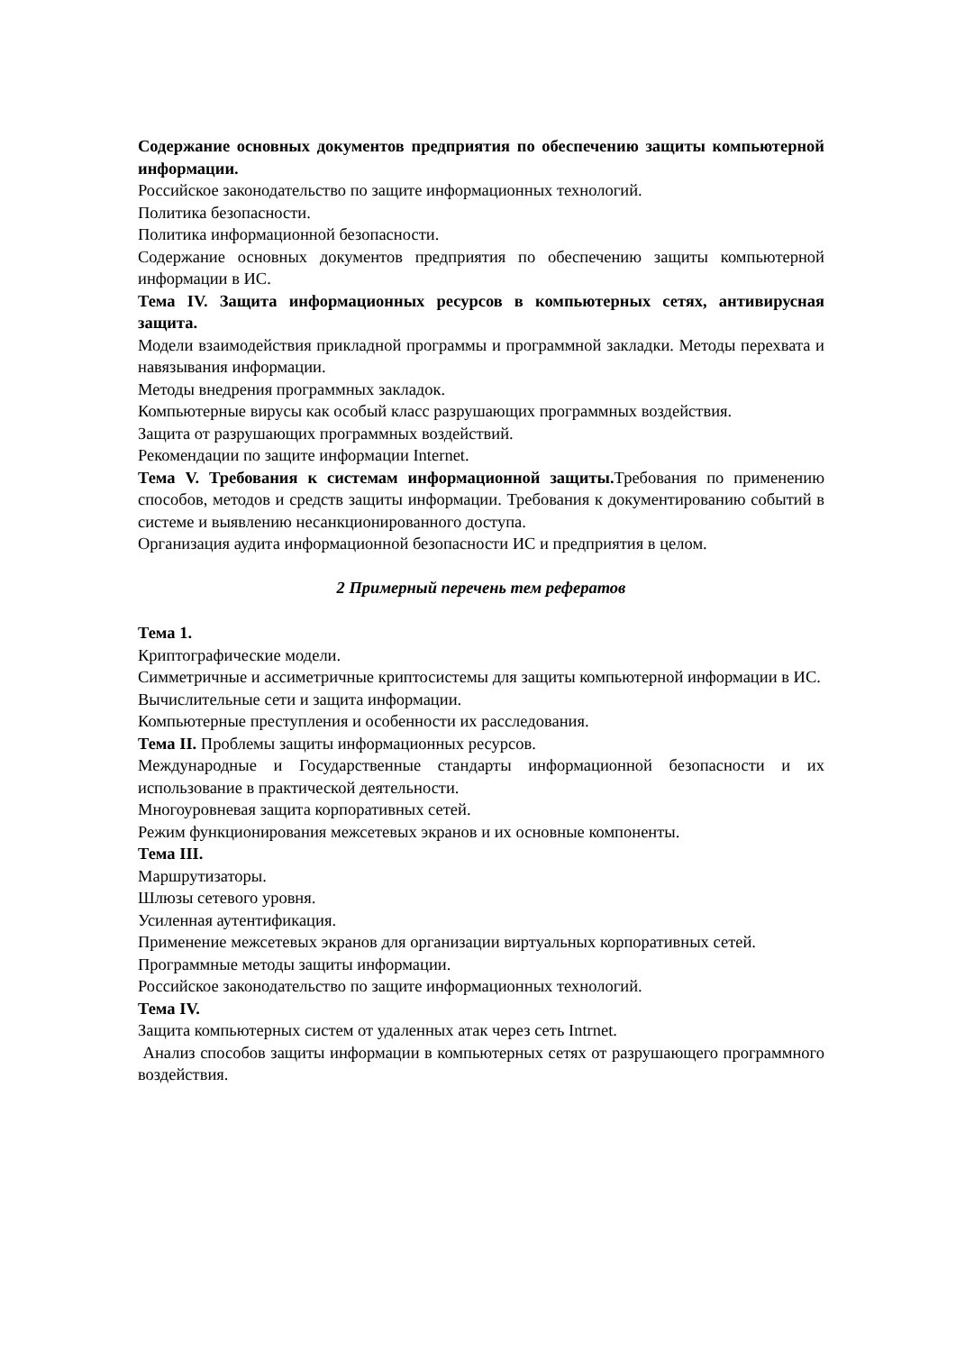Содержание основных документов предприятия по обеспечению защиты компьютерной информации.
Российское законодательство по защите информационных технологий.
Политика безопасности.
Политика информационной безопасности.
Содержание основных документов предприятия по обеспечению защиты компьютерной информации в ИС.
Тема IV. Защита информационных ресурсов в компьютерных сетях, антивирусная защита.
Модели взаимодействия прикладной программы и программной закладки. Методы перехвата и навязывания информации.
Методы внедрения программных закладок.
Компьютерные вирусы как особый класс разрушающих программных воздействия.
Защита от разрушающих программных воздействий.
Рекомендации по защите информации Internet.
Тема V. Требования к системам информационной защиты. Требования по применению способов, методов и средств защиты информации. Требования к документированию событий в системе и выявлению несанкционированного доступа.
Организация аудита информационной безопасности ИС и предприятия в целом.
2 Примерный перечень тем рефератов
Тема 1.
Криптографические модели.
Симметричные и ассиметричные криптосистемы для защиты компьютерной информации в ИС.
Вычислительные сети и защита информации.
Компьютерные преступления и особенности их расследования.
Тема II. Проблемы защиты информационных ресурсов.
Международные и Государственные стандарты информационной безопасности и их использование в практической деятельности.
Многоуровневая защита корпоративных сетей.
Режим функционирования межсетевых экранов и их основные компоненты.
Тема III.
Маршрутизаторы.
Шлюзы сетевого уровня.
Усиленная аутентификация.
Применение межсетевых экранов для организации виртуальных корпоративных сетей.
Программные методы защиты информации.
Российское законодательство по защите информационных технологий.
Тема IV.
Защита компьютерных систем от удаленных атак через сеть Intrnet.
Анализ способов защиты информации в компьютерных сетях от разрушающего программного воздействия.